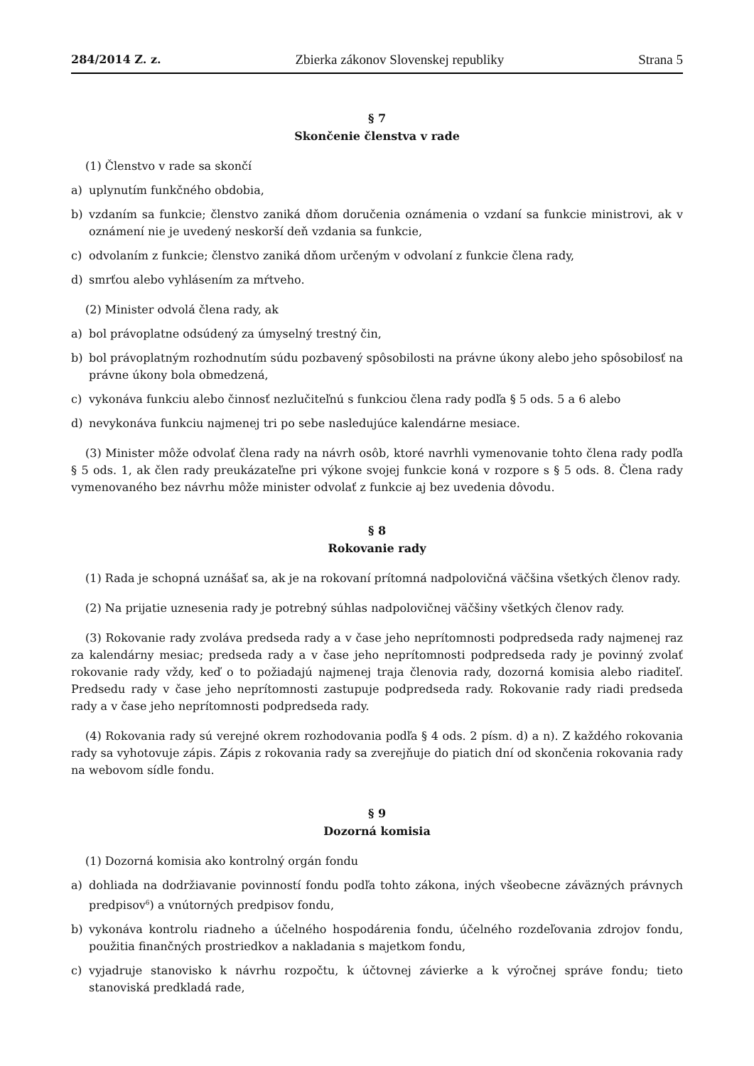284/2014 Z. z. Zbierka zákonov Slovenskej republiky Strana 5
§ 7
Skončenie členstva v rade
(1) Členstvo v rade sa skončí
a) uplynutím funkčného obdobia,
b) vzdaním sa funkcie; členstvo zaniká dňom doručenia oznámenia o vzdaní sa funkcie ministrovi, ak v oznámení nie je uvedený neskorší deň vzdania sa funkcie,
c) odvolaním z funkcie; členstvo zaniká dňom určeným v odvolaní z funkcie člena rady,
d) smrťou alebo vyhlásením za mŕtveho.
(2) Minister odvolá člena rady, ak
a) bol právoplatne odsúdený za úmyselný trestný čin,
b) bol právoplatným rozhodnutím súdu pozbavený spôsobilosti na právne úkony alebo jeho spôsobilosť na právne úkony bola obmedzená,
c) vykonáva funkciu alebo činnosť nezlučiteľnú s funkciou člena rady podľa § 5 ods. 5 a 6 alebo
d) nevykonáva funkciu najmenej tri po sebe nasledujúce kalendárne mesiace.
(3) Minister môže odvolať člena rady na návrh osôb, ktoré navrhli vymenovanie tohto člena rady podľa § 5 ods. 1, ak člen rady preukázateľne pri výkone svojej funkcie koná v rozpore s § 5 ods. 8. Člena rady vymenovaného bez návrhu môže minister odvolať z funkcie aj bez uvedenia dôvodu.
§ 8
Rokovanie rady
(1) Rada je schopná uznášať sa, ak je na rokovaní prítomná nadpolovičná väčšina všetkých členov rady.
(2) Na prijatie uznesenia rady je potrebný súhlas nadpolovičnej väčšiny všetkých členov rady.
(3) Rokovanie rady zvoláva predseda rady a v čase jeho neprítomnosti podpredseda rady najmenej raz za kalendárny mesiac; predseda rady a v čase jeho neprítomnosti podpredseda rady je povinný zvolať rokovanie rady vždy, keď o to požiadajú najmenej traja členovia rady, dozorná komisia alebo riaditeľ. Predsedu rady v čase jeho neprítomnosti zastupuje podpredseda rady. Rokovanie rady riadi predseda rady a v čase jeho neprítomnosti podpredseda rady.
(4) Rokovania rady sú verejné okrem rozhodovania podľa § 4 ods. 2 písm. d) a n). Z každého rokovania rady sa vyhotovuje zápis. Zápis z rokovania rady sa zverejňuje do piatich dní od skončenia rokovania rady na webovom sídle fondu.
§ 9
Dozorná komisia
(1) Dozorná komisia ako kontrolný orgán fondu
a) dohliada na dodržiavanie povinností fondu podľa tohto zákona, iných všeobecne záväzných právnych predpisov<sup>6</sup>) a vnútorných predpisov fondu,
b) vykonáva kontrolu riadneho a účelného hospodárenia fondu, účelného rozdeľovania zdrojov fondu, použitia finančných prostriedkov a nakladania s majetkom fondu,
c) vyjadruje stanovisko k návrhu rozpočtu, k účtovnej závierke a k výročnej správe fondu; tieto stanoviská predkladá rade,